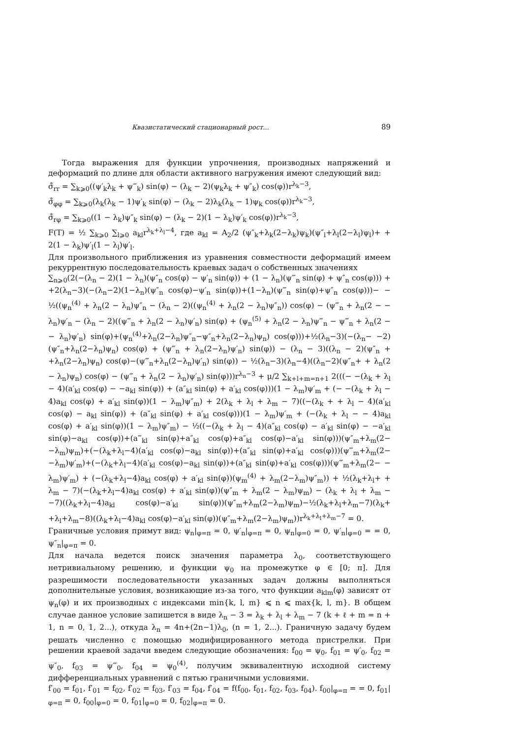Квазистатический стационарный рост... 89
Тогда выражения для функции упрочнения, производных напряжений и деформаций по длине для области активного нагружения имеют следующий вид:
σ̊<sub>rr</sub> = ∑<sub>k⩾0</sub>((ψ′<sub>k</sub>λ<sub>k</sub> + ψ‴<sub>k</sub>) sin(φ) − (λ<sub>k</sub> − 2)(ψ<sub>k</sub>λ<sub>k</sub> + ψ″<sub>k</sub>) cos(φ))r<sup>λ<sub>k</sub>−3</sup>,
σ̊<sub>φφ</sub> = ∑<sub>k⩾0</sub>(λ<sub>k</sub>(λ<sub>k</sub> − 1)ψ′<sub>k</sub> sin(φ) − (λ<sub>k</sub> − 2)λ<sub>k</sub>(λ<sub>k</sub> − 1)ψ<sub>k</sub> cos(φ))r<sup>λ<sub>k</sub>−3</sup>,
σ̊<sub>rφ</sub> = ∑<sub>k⩾0</sub>((1 − λ<sub>k</sub>)ψ″<sub>k</sub> sin(φ) − (λ<sub>k</sub> − 2)(1 − λ<sub>k</sub>)ψ′<sub>k</sub> cos(φ))r<sup>λ<sub>k</sub>−3</sup>,
F(T) = ½ ∑<sub>k⩾0</sub> ∑<sub>l⩾0</sub> a<sub>kl</sub>r<sup>λ<sub>k</sub>+λ<sub>l</sub>−4</sup>, где a<sub>kl</sub> = A<sub>2</sub>/2 (ψ″<sub>k</sub>+λ<sub>k</sub>(2−λ<sub>k</sub>)ψ<sub>k</sub>)(ψ″<sub>l</sub>+λ<sub>l</sub>(2−λ<sub>l</sub>)ψ<sub>l</sub>)+ + 2(1 − λ<sub>k</sub>)ψ′<sub>l</sub>(1 − λ<sub>l</sub>)ψ′<sub>l</sub>.
Для произвольного приближения из уравнения совместности деформаций имеем рекуррентную последовательность краевых задач о собственных значениях
∑<sub>n⩾0</sub>(2(−(λ<sub>n</sub> − 2)(1 − λ<sub>n</sub>)(ψ″<sub>n</sub> cos(φ) − ψ′<sub>n</sub> sin(φ)) + (1 − λ<sub>n</sub>)(ψ‴<sub>n</sub> sin(φ) + ψ″<sub>n</sub> cos(φ))) + +2(λ<sub>n</sub>−3)(−(λ<sub>n</sub>−2)(1−λ<sub>n</sub>)(ψ″<sub>n</sub> cos(φ)−ψ′<sub>n</sub> sin(φ))+(1−λ<sub>n</sub>)(ψ‴<sub>n</sub> sin(φ)+ψ″<sub>n</sub> cos(φ)))− − ½((ψ<sub>n</sub><sup>(4)</sup> + λ<sub>n</sub>(2 − λ<sub>n</sub>)ψ″<sub>n</sub> − (λ<sub>n</sub> − 2)((ψ<sub>n</sub><sup>(4)</sup> + λ<sub>n</sub>(2 − λ<sub>n</sub>)ψ″<sub>n</sub>)) cos(φ) − (ψ‴<sub>n</sub> + λ<sub>n</sub>(2 − − λ<sub>n</sub>)ψ′<sub>n</sub> − (λ<sub>n</sub> − 2)((ψ‴<sub>n</sub> + λ<sub>n</sub>(2 − λ<sub>n</sub>)ψ′<sub>n</sub>) sin(φ) + (ψ<sub>n</sub><sup>(5)</sup> + λ<sub>n</sub>(2 − λ<sub>n</sub>)ψ‴<sub>n</sub> − ψ‴<sub>n</sub> + λ<sub>n</sub>(2 − − λ<sub>n</sub>)ψ′<sub>n</sub>) sin(φ)+(ψ<sub>n</sub><sup>(4)</sup>+λ<sub>n</sub>(2−λ<sub>n</sub>)ψ″<sub>n</sub>−ψ″<sub>n</sub>+λ<sub>n</sub>(2−λ<sub>n</sub>)ψ<sub>n</sub>) cos(φ)))+½(λ<sub>n</sub>−3)(−(λ<sub>n</sub>− −2)(ψ″<sub>n</sub>+λ<sub>n</sub>(2−λ<sub>n</sub>)ψ<sub>n</sub>) cos(φ) + (ψ‴<sub>n</sub> + λ<sub>n</sub>(2−λ<sub>n</sub>)ψ′<sub>n</sub>) sin(φ)) − (λ<sub>n</sub> − 3)((λ<sub>n</sub> − 2)(ψ″<sub>n</sub> + +λ<sub>n</sub>(2−λ<sub>n</sub>)ψ<sub>n</sub>) cos(φ)−(ψ‴<sub>n</sub>+λ<sub>n</sub>(2−λ<sub>n</sub>)ψ′<sub>n</sub>) sin(φ)) − ½(λ<sub>n</sub>−3)(λ<sub>n</sub>−4)((λ<sub>n</sub>−2)(ψ″<sub>n</sub>+ + λ<sub>n</sub>(2 − λ<sub>n</sub>)ψ<sub>n</sub>) cos(φ) − (ψ‴<sub>n</sub> + λ<sub>n</sub>(2 − λ<sub>n</sub>)ψ′<sub>n</sub>) sin(φ)))r<sup>λ<sub>n</sub>−3</sup> + μ/2 ∑<sub>k+l+m=n+1</sub> 2(((− −(λ<sub>k</sub> + λ<sub>l</sub> − 4)(a′<sub>kl</sub> cos(φ) − −a<sub>kl</sub> sin(φ)) + (a″<sub>kl</sub> sin(φ) + a′<sub>kl</sub> cos(φ)))(1 − λ<sub>m</sub>)ψ′<sub>m</sub> + (− −(λ<sub>k</sub> + λ<sub>l</sub> − 4)a<sub>kl</sub> cos(φ) + a′<sub>kl</sub> sin(φ))(1 − λ<sub>m</sub>)ψ″<sub>m</sub>) + 2(λ<sub>k</sub> + λ<sub>l</sub> + λ<sub>m</sub> − 7)((−(λ<sub>k</sub> + + λ<sub>l</sub> − 4)(a′<sub>kl</sub> cos(φ) − a<sub>kl</sub> sin(φ)) + (a″<sub>kl</sub> sin(φ) + a′<sub>kl</sub> cos(φ)))(1 − λ<sub>m</sub>)ψ′<sub>m</sub> + (−(λ<sub>k</sub> + λ<sub>l</sub> − − 4)a<sub>kl</sub> cos(φ) + a′<sub>kl</sub> sin(φ))(1 − λ<sub>m</sub>)ψ″<sub>m</sub>) − ½((−(λ<sub>k</sub> + λ<sub>l</sub> − 4)(a″<sub>kl</sub> cos(φ) − a′<sub>kl</sub> sin(φ) − −a′<sub>kl</sub> sin(φ)−a<sub>kl</sub> cos(φ))+(a‴<sub>kl</sub> sin(φ)+a″<sub>kl</sub> cos(φ)+a″<sub>kl</sub> cos(φ)−a′<sub>kl</sub> sin(φ)))(ψ″<sub>m</sub>+λ<sub>m</sub>(2− −λ<sub>m</sub>)ψ<sub>m</sub>)+(−(λ<sub>k</sub>+λ<sub>l</sub>−4)(a′<sub>kl</sub> cos(φ)−a<sub>kl</sub> sin(φ))+(a″<sub>kl</sub> sin(φ)+a′<sub>kl</sub> cos(φ)))(ψ‴<sub>m</sub>+λ<sub>m</sub>(2− −λ<sub>m</sub>)ψ′<sub>m</sub>)+(−(λ<sub>k</sub>+λ<sub>l</sub>−4)(a′<sub>kl</sub> cos(φ)−a<sub>kl</sub> sin(φ))+(a″<sub>kl</sub> sin(φ)+a′<sub>kl</sub> cos(φ)))(ψ‴<sub>m</sub>+λ<sub>m</sub>(2− − λ<sub>m</sub>)ψ′<sub>m</sub>) + (−(λ<sub>k</sub>+λ<sub>l</sub>−4)a<sub>kl</sub> cos(φ) + a′<sub>kl</sub> sin(φ))(ψ<sub>m</sub><sup>(4)</sup> + λ<sub>m</sub>(2−λ<sub>m</sub>)ψ″<sub>m</sub>)) + ½(λ<sub>k</sub>+λ<sub>l</sub>+ + λ<sub>m</sub> − 7)(−(λ<sub>k</sub>+λ<sub>l</sub>−4)a<sub>kl</sub> cos(φ) + a′<sub>kl</sub> sin(φ))(ψ″<sub>m</sub> + λ<sub>m</sub>(2 − λ<sub>m</sub>)ψ<sub>m</sub>) − (λ<sub>k</sub> + λ<sub>l</sub> + λ<sub>m</sub> − −7)((λ<sub>k</sub>+λ<sub>l</sub>−4)a<sub>kl</sub> cos(φ)−a′<sub>kl</sub> sin(φ))(ψ″<sub>m</sub>+λ<sub>m</sub>(2−λ<sub>m</sub>)ψ<sub>m</sub>)−½(λ<sub>k</sub>+λ<sub>l</sub>+λ<sub>m</sub>−7)(λ<sub>k</sub>+ +λ<sub>l</sub>+λ<sub>m</sub>−8)((λ<sub>k</sub>+λ<sub>l</sub>−4)a<sub>kl</sub> cos(φ)−a′<sub>kl</sub> sin(φ))(ψ″<sub>m</sub>+λ<sub>m</sub>(2−λ<sub>m</sub>)ψ<sub>m</sub>))r<sup>λ<sub>k</sub>+λ<sub>l</sub>+λ<sub>m</sub>−7</sup> = 0.
Граничные условия примут вид: ψ<sub>n</sub>|<sub>φ=π</sub> = 0, ψ′<sub>n</sub>|<sub>φ=π</sub> = 0, ψ<sub>n</sub>|<sub>φ=0</sub> = 0, ψ′<sub>n</sub>|<sub>φ=0</sub> = = 0, ψ″<sub>n</sub>|<sub>φ=π</sub> = 0.
Для начала ведется поиск значения параметра λ<sub>0</sub>, соответствующего нетривиальному решению, и функции ψ<sub>0</sub> на промежутке φ ∈ [0; π]. Для разрешимости последовательности указанных задач должны выполняться дополнительные условия, возникающие из-за того, что функции a<sub>klm</sub>(φ) зависят от ψ<sub>n</sub>(φ) и их производных с индексами min{k, l, m} ⩽ n ⩽ max{k, l, m}. В общем случае данное условие запишется в виде λ<sub>n</sub> − 3 = λ<sub>k</sub> + λ<sub>l</sub> + λ<sub>m</sub> − 7 (k + ℓ + m = n + 1, n = 0, 1, 2...), откуда λ<sub>n</sub> = 4n+(2n−1)λ<sub>0</sub>, (n = 1, 2...). Граничную задачу будем решать численно с помощью модифицированного метода пристрелки. При решении краевой задачи введем следующие обозначения: f<sub>00</sub> = ψ<sub>0</sub>, f<sub>01</sub> = ψ′<sub>0</sub>, f<sub>02</sub> = ψ″<sub>0</sub>, f<sub>03</sub> = ψ‴<sub>0</sub>, f<sub>04</sub> = ψ<sub>0</sub><sup>(4)</sup>, получим эквивалентную исходной систему дифференциальных уравнений с пятью граничными условиями.
f′<sub>00</sub> = f<sub>01</sub>, f′<sub>01</sub> = f<sub>02</sub>, f′<sub>02</sub> = f<sub>03</sub>, f′<sub>03</sub> = f<sub>04</sub>, f′<sub>04</sub> = f(f<sub>00</sub>, f<sub>01</sub>, f<sub>02</sub>, f<sub>03</sub>, f<sub>04</sub>). f<sub>00</sub>|<sub>φ=π</sub> = = 0, f<sub>01</sub>|<sub>φ=π</sub> = 0, f<sub>00</sub>|<sub>φ=0</sub> = 0, f<sub>01</sub>|<sub>φ=0</sub> = 0, f<sub>02</sub>|<sub>φ=π</sub> = 0.